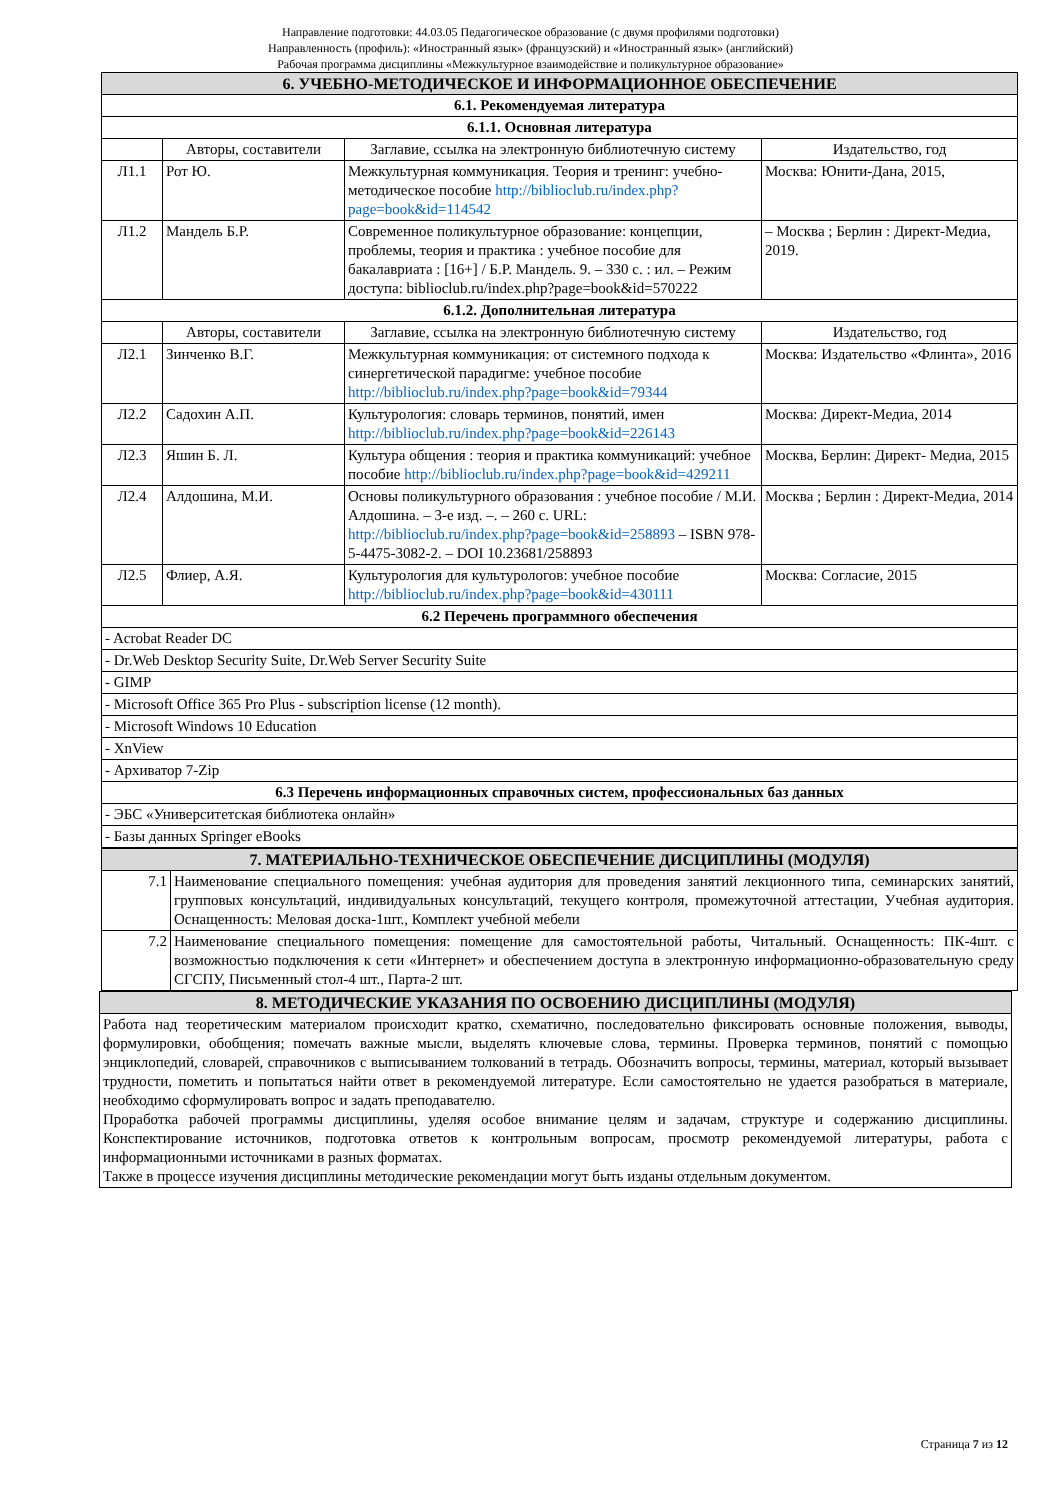Направление подготовки: 44.03.05 Педагогическое образование (с двумя профилями подготовки)
Направленность (профиль): «Иностранный язык» (французский) и «Иностранный язык» (английский)
Рабочая программа дисциплины «Межкультурное взаимодействие и поликультурное образование»
| 6. УЧЕБНО-МЕТОДИЧЕСКОЕ И ИНФОРМАЦИОННОЕ ОБЕСПЕЧЕНИЕ | | | |
| 6.1. Рекомендуемая литература | | | |
| 6.1.1. Основная литература | | | |
| | Авторы, составители | Заглавие, ссылка на электронную библиотечную систему | Издательство, год |
| Л1.1 | Рот Ю. | Межкультурная коммуникация. Теория и тренинг: учебно- методическое пособие http://biblioclub.ru/index.php?page=book&id=114542 | Москва: Юнити-Дана, 2015, |
| Л1.2 | Мандель Б.Р. | Современное поликультурное образование: концепции, проблемы, теория и практика : учебное пособие для бакалавриата : [16+] / Б.Р. Мандель. 9. – 330 с. : ил. – Режим доступа: biblioclub.ru/index.php?page=book&id=570222 | – Москва ; Берлин : Директ-Медиа, 2019. |
| 6.1.2. Дополнительная литература | | | |
| | Авторы, составители | Заглавие, ссылка на электронную библиотечную систему | Издательство, год |
| Л2.1 | Зинченко В.Г. | Межкультурная коммуникация: от системного подхода к синергетической парадигме: учебное пособие http://biblioclub.ru/index.php?page=book&id=79344 | Москва: Издательство «Флинта», 2016 |
| Л2.2 | Садохин А.П. | Культурология: словарь терминов, понятий, имен http://biblioclub.ru/index.php?page=book&id=226143 | Москва: Директ-Медиа, 2014 |
| Л2.3 | Яшин Б. Л. | Культура общения : теория и практика коммуникаций: учебное пособие http://biblioclub.ru/index.php?page=book&id=429211 | Москва, Берлин: Директ- Медиа, 2015 |
| Л2.4 | Алдошина, М.И. | Основы поликультурного образования : учебное пособие / М.И. Алдошина. – 3-е изд. –. – 260 с. URL: http://biblioclub.ru/index.php?page=book&id=258893 – ISBN 978-5-4475-3082-2. – DOI 10.23681/258893 | Москва ; Берлин : Директ-Медиа, 2014 |
| Л2.5 | Флиер, А.Я. | Культурология для культурологов: учебное пособие http://biblioclub.ru/index.php?page=book&id=430111 | Москва: Согласие, 2015 |
| 6.2 Перечень программного обеспечения | | | |
| - Acrobat Reader DC | | | |
| - Dr.Web Desktop Security Suite, Dr.Web Server Security Suite | | | |
| - GIMP | | | |
| - Microsoft Office 365 Pro Plus - subscription license (12 month). | | | |
| - Microsoft Windows 10 Education | | | |
| - XnView | | | |
| - Архиватор 7-Zip | | | |
| 6.3 Перечень информационных справочных систем, профессиональных баз данных | | | |
| - ЭБС «Университетская библиотека онлайн» | | | |
| - Базы данных Springer eBooks | | | |
| 7. МАТЕРИАЛЬНО-ТЕХНИЧЕСКОЕ ОБЕСПЕЧЕНИЕ ДИСЦИПЛИНЫ (МОДУЛЯ) | |
| 7.1 | Наименование специального помещения: учебная аудитория для проведения занятий лекционного типа, семинарских занятий, групповых консультаций, индивидуальных консультаций, текущего контроля, промежуточной аттестации, Учебная аудитория. Оснащенность: Меловая доска-1шт., Комплект учебной мебели |
| 7.2 | Наименование специального помещения: помещение для самостоятельной работы, Читальный. Оснащенность: ПК-4шт. с возможностью подключения к сети «Интернет» и обеспечением доступа в электронную информационно-образовательную среду СГСПУ, Письменный стол-4 шт., Парта-2 шт. |
| 8. МЕТОДИЧЕСКИЕ УКАЗАНИЯ ПО ОСВОЕНИЮ ДИСЦИПЛИНЫ (МОДУЛЯ) |
| Работа над теоретическим материалом происходит кратко, схематично, последовательно фиксировать основные положения, выводы, формулировки, обобщения; помечать важные мысли, выделять ключевые слова, термины. Проверка терминов, понятий с помощью энциклопедий, словарей, справочников с выписыванием толкований в тетрадь. Обозначить вопросы, термины, материал, который вызывает трудности, пометить и попытаться найти ответ в рекомендуемой литературе. Если самостоятельно не удается разобраться в материале, необходимо сформулировать вопрос и задать преподавателю. Проработка рабочей программы дисциплины, уделяя особое внимание целям и задачам, структуре и содержанию дисциплины. Конспектирование источников, подготовка ответов к контрольным вопросам, просмотр рекомендуемой литературы, работа с информационными источниками в разных форматах. Также в процессе изучения дисциплины методические рекомендации могут быть изданы отдельным документом. |
Страница 7 из 12